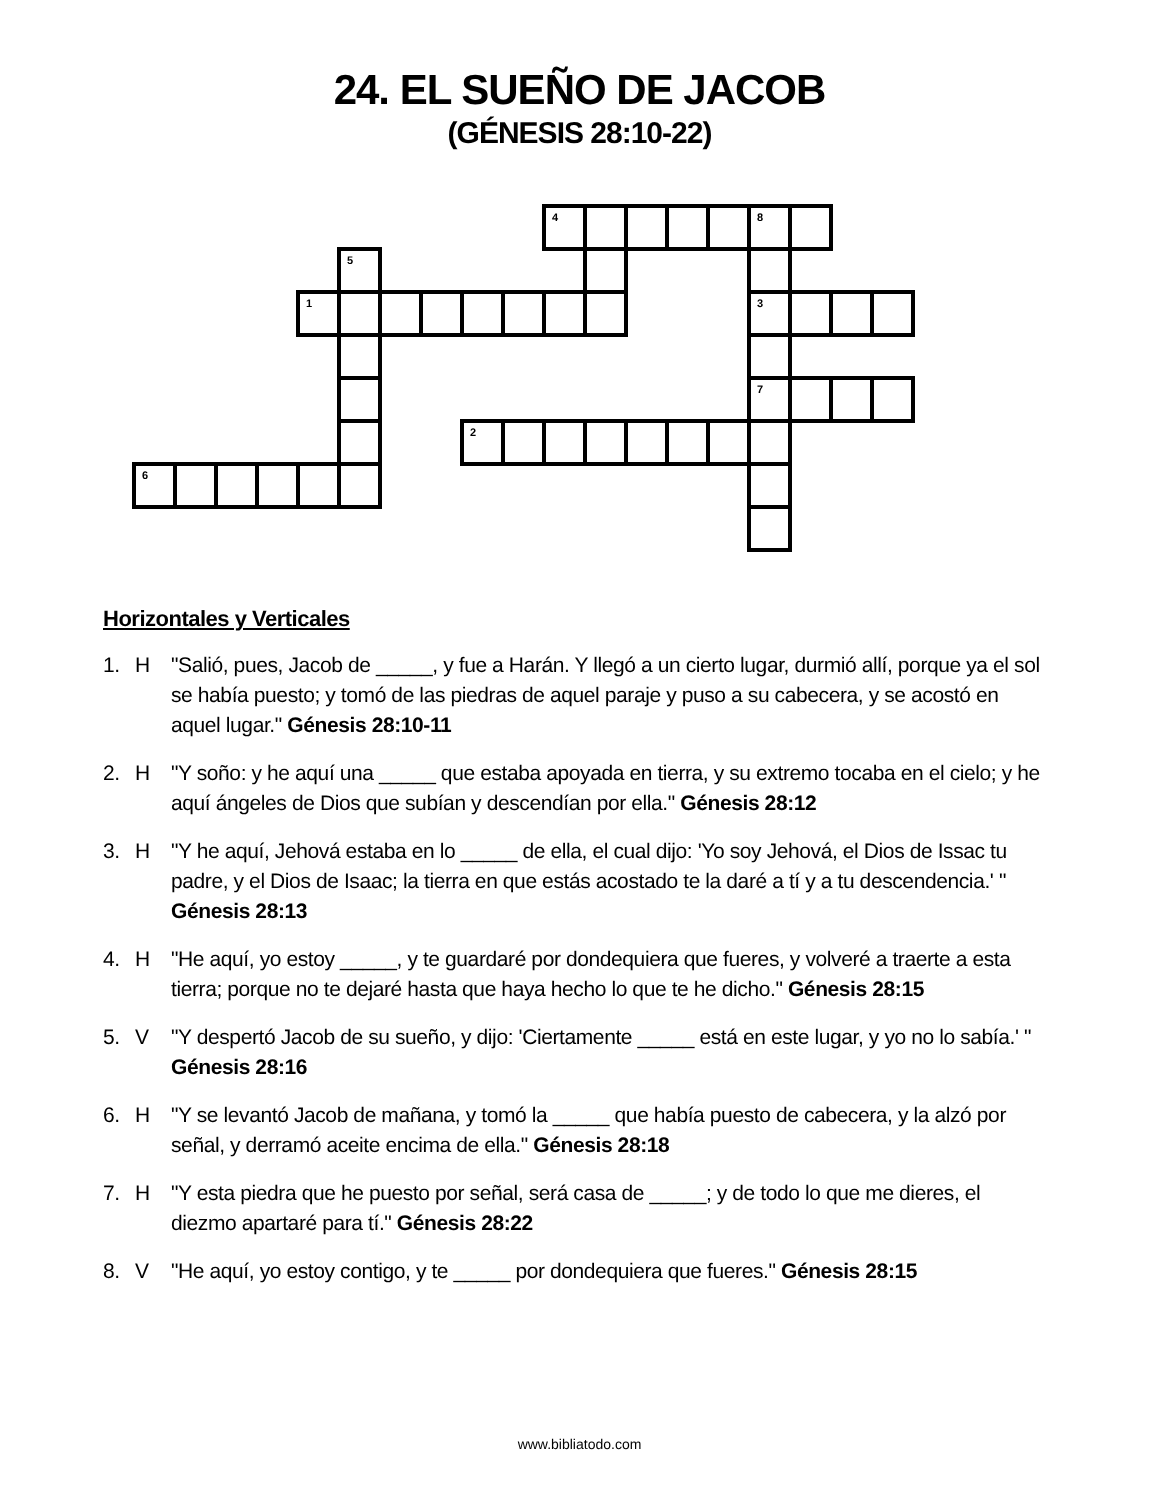24. EL SUEÑO DE JACOB
(GÉNESIS 28:10-22)
4
8
5
1
3
7
2
6
Horizontales y Verticales
1. H "Salió, pues, Jacob de _____, y fue a Harán. Y llegó a un cierto lugar, durmió allí, porque ya el sol se había puesto; y tomó de las piedras de aquel paraje y puso a su cabecera, y se acostó en aquel lugar." Génesis 28:10-11
2. H "Y soño: y he aquí una _____ que estaba apoyada en tierra, y su extremo tocaba en el cielo; y he aquí ángeles de Dios que subían y descendían por ella." Génesis 28:12
3. H "Y he aquí, Jehová estaba en lo _____ de ella, el cual dijo: 'Yo soy Jehová, el Dios de Issac tu padre, y el Dios de Isaac; la tierra en que estás acostado te la daré a tí y a tu descendencia.' " Génesis 28:13
4. H "He aquí, yo estoy _____, y te guardaré por dondequiera que fueres, y volveré a traerte a esta tierra; porque no te dejaré hasta que haya hecho lo que te he dicho." Génesis 28:15
5. V "Y despertó Jacob de su sueño, y dijo: 'Ciertamente _____ está en este lugar, y yo no lo sabía.' " Génesis 28:16
6. H "Y se levantó Jacob de mañana, y tomó la _____ que había puesto de cabecera, y la alzó por señal, y derramó aceite encima de ella." Génesis 28:18
7. H "Y esta piedra que he puesto por señal, será casa de _____; y de todo lo que me dieres, el diezmo apartaré para tí." Génesis 28:22
8. V "He aquí, yo estoy contigo, y te _____ por dondequiera que fueres." Génesis 28:15
www.bibliatodo.com